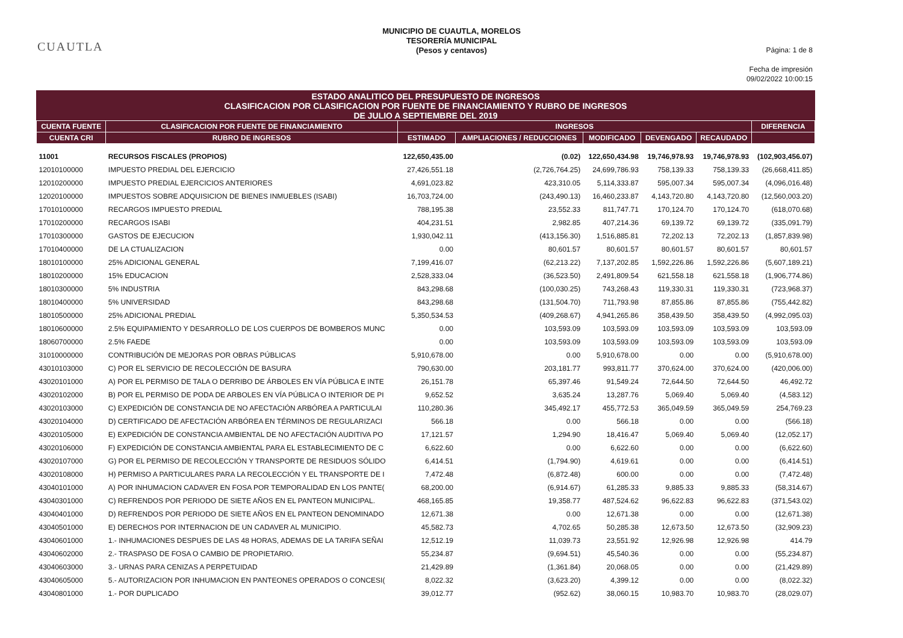CUAUTLA
MUNICIPIO DE CUAUTLA, MORELOS
TESORERÍA MUNICIPAL
(Pesos y centavos)
Página: 1 de 8
Fecha de impresión
09/02/2022 10:00:15
ESTADO ANALITICO DEL PRESUPUESTO DE INGRESOS
CLASIFICACION POR CLASIFICACION POR FUENTE DE FINANCIAMIENTO Y RUBRO DE INGRESOS
DE JULIO A SEPTIEMBRE DEL 2019
| CUENTA FUENTE | CLASIFICACION POR FUENTE DE FINANCIAMIENTO | INGRESOS | | | | | DIFERENCIA |
| --- | --- | --- | --- | --- | --- | --- | --- |
| CUENTA CRI | RUBRO DE INGRESOS | ESTIMADO | AMPLIACIONES / REDUCCIONES | MODIFICADO | DEVENGADO | RECAUDADO | |
| 11001 | RECURSOS FISCALES (PROPIOS) | 122,650,435.00 | (0.02) | 122,650,434.98 | 19,746,978.93 | 19,746,978.93 | (102,903,456.07) |
| 12010100000 | IMPUESTO PREDIAL DEL EJERCICIO | 27,426,551.18 | (2,726,764.25) | 24,699,786.93 | 758,139.33 | 758,139.33 | (26,668,411.85) |
| 12010200000 | IMPUESTO PREDIAL EJERCICIOS ANTERIORES | 4,691,023.82 | 423,310.05 | 5,114,333.87 | 595,007.34 | 595,007.34 | (4,096,016.48) |
| 12020100000 | IMPUESTOS SOBRE ADQUISICION DE BIENES INMUEBLES (ISABI) | 16,703,724.00 | (243,490.13) | 16,460,233.87 | 4,143,720.80 | 4,143,720.80 | (12,560,003.20) |
| 17010100000 | RECARGOS IMPUESTO PREDIAL | 788,195.38 | 23,552.33 | 811,747.71 | 170,124.70 | 170,124.70 | (618,070.68) |
| 17010200000 | RECARGOS ISABI | 404,231.51 | 2,982.85 | 407,214.36 | 69,139.72 | 69,139.72 | (335,091.79) |
| 17010300000 | GASTOS DE EJECUCION | 1,930,042.11 | (413,156.30) | 1,516,885.81 | 72,202.13 | 72,202.13 | (1,857,839.98) |
| 17010400000 | DE LA CTUALIZACION | 0.00 | 80,601.57 | 80,601.57 | 80,601.57 | 80,601.57 | 80,601.57 |
| 18010100000 | 25% ADICIONAL GENERAL | 7,199,416.07 | (62,213.22) | 7,137,202.85 | 1,592,226.86 | 1,592,226.86 | (5,607,189.21) |
| 18010200000 | 15% EDUCACION | 2,528,333.04 | (36,523.50) | 2,491,809.54 | 621,558.18 | 621,558.18 | (1,906,774.86) |
| 18010300000 | 5% INDUSTRIA | 843,298.68 | (100,030.25) | 743,268.43 | 119,330.31 | 119,330.31 | (723,968.37) |
| 18010400000 | 5% UNIVERSIDAD | 843,298.68 | (131,504.70) | 711,793.98 | 87,855.86 | 87,855.86 | (755,442.82) |
| 18010500000 | 25% ADICIONAL PREDIAL | 5,350,534.53 | (409,268.67) | 4,941,265.86 | 358,439.50 | 358,439.50 | (4,992,095.03) |
| 18010600000 | 2.5% EQUIPAMIENTO Y DESARROLLO DE LOS CUERPOS DE BOMBEROS MUNC | 0.00 | 103,593.09 | 103,593.09 | 103,593.09 | 103,593.09 | 103,593.09 |
| 18060700000 | 2.5% FAEDE | 0.00 | 103,593.09 | 103,593.09 | 103,593.09 | 103,593.09 | 103,593.09 |
| 31010000000 | CONTRIBUCIÓN DE MEJORAS POR OBRAS PÚBLICAS | 5,910,678.00 | 0.00 | 5,910,678.00 | 0.00 | 0.00 | (5,910,678.00) |
| 43010103000 | C) POR EL SERVICIO DE RECOLECCIÓN DE BASURA | 790,630.00 | 203,181.77 | 993,811.77 | 370,624.00 | 370,624.00 | (420,006.00) |
| 43020101000 | A) POR EL PERMISO DE TALA O DERRIBO DE ÁRBOLES EN VÍA PÚBLICA E INTE | 26,151.78 | 65,397.46 | 91,549.24 | 72,644.50 | 72,644.50 | 46,492.72 |
| 43020102000 | B) POR EL PERMISO DE PODA DE ARBOLES EN VÍA PÚBLICA O INTERIOR DE PI | 9,652.52 | 3,635.24 | 13,287.76 | 5,069.40 | 5,069.40 | (4,583.12) |
| 43020103000 | C) EXPEDICIÓN DE CONSTANCIA DE NO AFECTACIÓN ARBÓREA A PARTICULAI | 110,280.36 | 345,492.17 | 455,772.53 | 365,049.59 | 365,049.59 | 254,769.23 |
| 43020104000 | D) CERTIFICADO DE AFECTACIÓN ARBÓREA EN TÉRMINOS DE REGULARIZACI | 566.18 | 0.00 | 566.18 | 0.00 | 0.00 | (566.18) |
| 43020105000 | E) EXPEDICIÓN DE CONSTANCIA AMBIENTAL DE NO AFECTACIÓN AUDITIVA PO | 17,121.57 | 1,294.90 | 18,416.47 | 5,069.40 | 5,069.40 | (12,052.17) |
| 43020106000 | F) EXPEDICIÓN DE CONSTANCIA AMBIENTAL PARA EL ESTABLECIMIENTO DE C | 6,622.60 | 0.00 | 6,622.60 | 0.00 | 0.00 | (6,622.60) |
| 43020107000 | G) POR EL PERMISO DE RECOLECCIÓN Y TRANSPORTE DE RESIDUOS SÓLIDO | 6,414.51 | (1,794.90) | 4,619.61 | 0.00 | 0.00 | (6,414.51) |
| 43020108000 | H) PERMISO A PARTICULARES PARA LA RECOLECCIÓN Y EL TRANSPORTE DE I | 7,472.48 | (6,872.48) | 600.00 | 0.00 | 0.00 | (7,472.48) |
| 43040101000 | A) POR INHUMACION CADAVER EN FOSA POR TEMPORALIDAD EN LOS PANTE( | 68,200.00 | (6,914.67) | 61,285.33 | 9,885.33 | 9,885.33 | (58,314.67) |
| 43040301000 | C) REFRENDOS POR PERIODO DE SIETE AÑOS EN EL PANTEON MUNICIPAL. | 468,165.85 | 19,358.77 | 487,524.62 | 96,622.83 | 96,622.83 | (371,543.02) |
| 43040401000 | D) REFRENDOS POR PERIODO DE SIETE AÑOS EN EL PANTEON DENOMINADO | 12,671.38 | 0.00 | 12,671.38 | 0.00 | 0.00 | (12,671.38) |
| 43040501000 | E) DERECHOS POR INTERNACION DE UN CADAVER AL MUNICIPIO. | 45,582.73 | 4,702.65 | 50,285.38 | 12,673.50 | 12,673.50 | (32,909.23) |
| 43040601000 | 1.- INHUMACIONES DESPUES DE LAS 48 HORAS, ADEMAS DE LA TARIFA SEÑAI | 12,512.19 | 11,039.73 | 23,551.92 | 12,926.98 | 12,926.98 | 414.79 |
| 43040602000 | 2.- TRASPASO DE FOSA O CAMBIO DE PROPIETARIO. | 55,234.87 | (9,694.51) | 45,540.36 | 0.00 | 0.00 | (55,234.87) |
| 43040603000 | 3.- URNAS PARA CENIZAS A PERPETUIDAD | 21,429.89 | (1,361.84) | 20,068.05 | 0.00 | 0.00 | (21,429.89) |
| 43040605000 | 5.- AUTORIZACION POR INHUMACION EN PANTEONES OPERADOS O CONCESI( | 8,022.32 | (3,623.20) | 4,399.12 | 0.00 | 0.00 | (8,022.32) |
| 43040801000 | 1.- POR DUPLICADO | 39,012.77 | (952.62) | 38,060.15 | 10,983.70 | 10,983.70 | (28,029.07) |